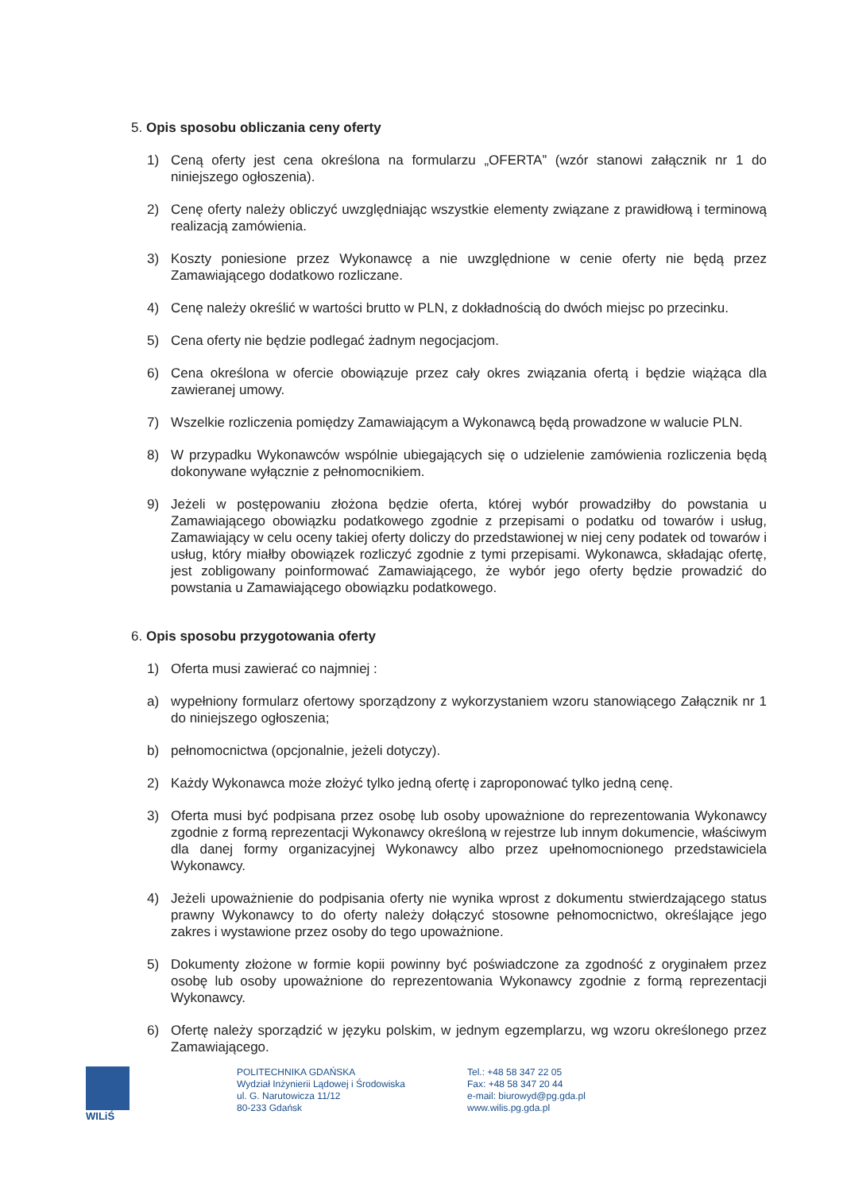5. Opis sposobu obliczania ceny oferty
1) Ceną oferty jest cena określona na formularzu „OFERTA” (wzór stanowi załącznik nr 1 do niniejszego ogłoszenia).
2) Cenę oferty należy obliczyć uwzględniając wszystkie elementy związane z prawidłową i terminową realizacją zamówienia.
3) Koszty poniesione przez Wykonawcę a nie uwzględnione w cenie oferty nie będą przez Zamawiającego dodatkowo rozliczane.
4) Cenę należy określić w wartości brutto w PLN, z dokładnością do dwóch miejsc po przecinku.
5) Cena oferty nie będzie podlegać żadnym negocjacjom.
6) Cena określona w ofercie obowiązuje przez cały okres związania ofertą i będzie wiążąca dla zawieranej umowy.
7) Wszelkie rozliczenia pomiędzy Zamawiającym a Wykonawcą będą prowadzone w walucie PLN.
8) W przypadku Wykonawców wspólnie ubiegających się o udzielenie zamówienia rozliczenia będą dokonywane wyłącznie z pełnomocnikiem.
9) Jeżeli w postępowaniu złożona będzie oferta, której wybór prowadziłby do powstania u Zamawiającego obowiązku podatkowego zgodnie z przepisami o podatku od towarów i usług, Zamawiający w celu oceny takiej oferty doliczy do przedstawionej w niej ceny podatek od towarów i usług, który miałby obowiązek rozliczyć zgodnie z tymi przepisami. Wykonawca, składając ofertę, jest zobligowany poinformować Zamawiającego, że wybór jego oferty będzie prowadzić do powstania u Zamawiającego obowiązku podatkowego.
6. Opis sposobu przygotowania oferty
1) Oferta musi zawierać co najmniej :
a) wypełniony formularz ofertowy sporządzony z wykorzystaniem wzoru stanowiącego Załącznik nr 1 do niniejszego ogłoszenia;
b) pełnomocnictwa (opcjonalnie, jeżeli dotyczy).
2) Każdy Wykonawca może złożyć tylko jedną ofertę i zaproponować tylko jedną cenę.
3) Oferta musi być podpisana przez osobę lub osoby upoważnione do reprezentowania Wykonawcy zgodnie z formą reprezentacji Wykonawcy określoną w rejestrze lub innym dokumencie, właściwym dla danej formy organizacyjnej Wykonawcy albo przez upełnomocnionego przedstawiciela Wykonawcy.
4) Jeżeli upoważnienie do podpisania oferty nie wynika wprost z dokumentu stwierdzającego status prawny Wykonawcy to do oferty należy dołączyć stosowne pełnomocnictwo, określające jego zakres i wystawione przez osoby do tego upoważnione.
5) Dokumenty złożone w formie kopii powinny być poświadczone za zgodność z oryginałem przez osobę lub osoby upoważnione do reprezentowania Wykonawcy zgodnie z formą reprezentacji Wykonawcy.
6) Ofertę należy sporządzić w języku polskim, w jednym egzemplarzu, wg wzoru określonego przez Zamawiającego.
WILiŚ POLITECHNIKA GDAŃSKA
Wydział Inżynierii Lądowej i Środowiska
ul. G. Narutowicza 11/12
80-233 Gdańsk
Tel.: +48 58 347 22 05
Fax: +48 58 347 20 44
e-mail: biurowyd@pg.gda.pl
www.wilis.pg.gda.pl